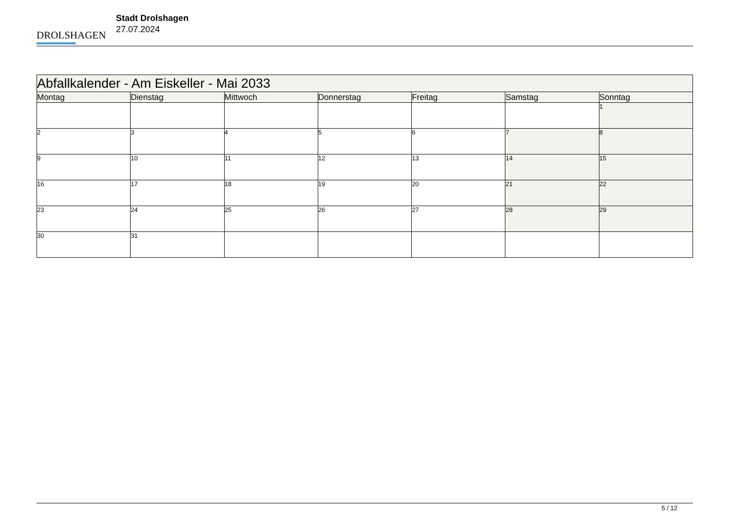DROLSHAGEN
Stadt Drolshagen
27.07.2024
| Abfallkalender - Am Eiskeller - Mai 2033 | | | | | | |
| --- | --- | --- | --- | --- | --- | --- |
| Montag | Dienstag | Mittwoch | Donnerstag | Freitag | Samstag | Sonntag |
| | | | | | | 1 |
| 2 | 3 | 4 | 5 | 6 | 7 | 8 |
| 9 | 10 | 11 | 12 | 13 | 14 | 15 |
| 16 | 17 | 18 | 19 | 20 | 21 | 22 |
| 23 | 24 | 25 | 26 | 27 | 28 | 29 |
| 30 | 31 | | | | | |
5 / 12